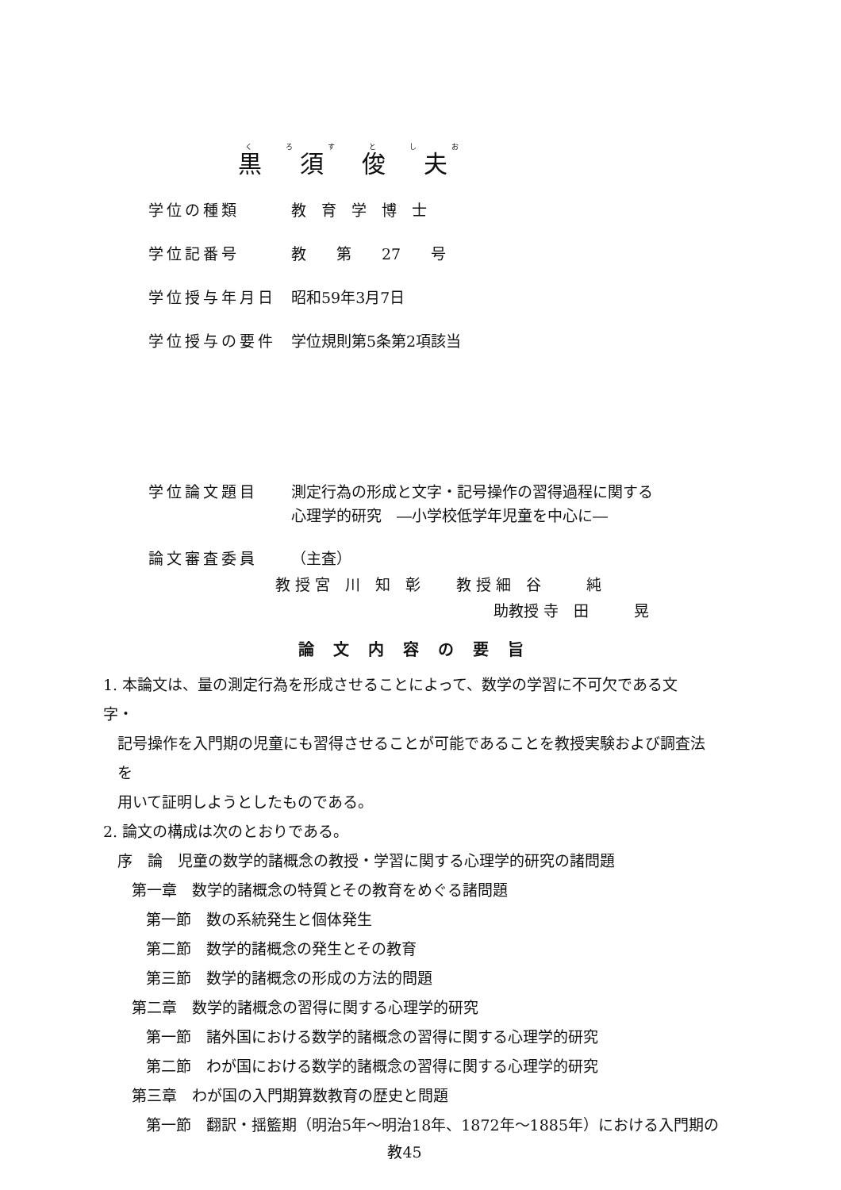黒須俊夫
学位の種類 教　育　学　博　士
学位記番号 教　　第　　27　　号
学位授与年月日 昭和59年3月7日
学位授与の要件 学位規則第5条第2項該当
学位論文題目 測定行為の形成と文字・記号操作の習得過程に関する
心理学的研究　―小学校低学年児童を中心に―
論文審査委員 （主査）
教 授 宮　川　知　彰 教 授 細　谷　　　純
助教授 寺　田　　　晃
論文内容の要旨
1. 本論文は、量の測定行為を形成させることによって、数学の学習に不可欠である文字・
記号操作を入門期の児童にも習得させることが可能であることを教授実験および調査法を
用いて証明しようとしたものである。
2. 論文の構成は次のとおりである。
序　論　児童の数学的諸概念の教授・学習に関する心理学的研究の諸問題
第一章　数学的諸概念の特質とその教育をめぐる諸問題
第一節　数の系統発生と個体発生
第二節　数学的諸概念の発生とその教育
第三節　数学的諸概念の形成の方法的問題
第二章　数学的諸概念の習得に関する心理学的研究
第一節　諸外国における数学的諸概念の習得に関する心理学的研究
第二節　わが国における数学的諸概念の習得に関する心理学的研究
第三章　わが国の入門期算数教育の歴史と問題
第一節　翻訳・揺籃期（明治5年～明治18年、1872年～1885年）における入門期の
教45